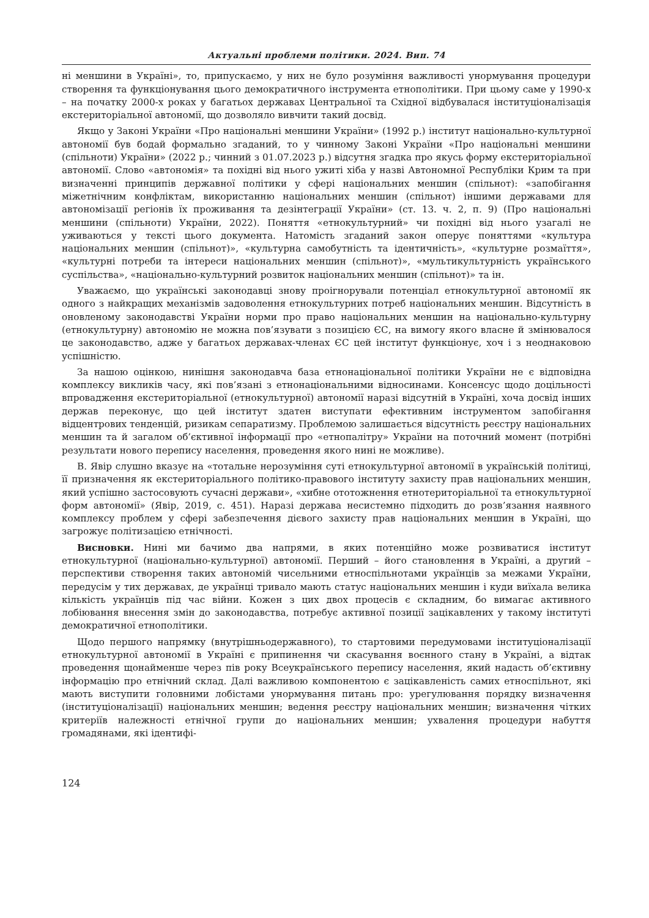Актуальні проблеми політики. 2024. Вип. 74
ні меншини в Україні», то, припускаємо, у них не було розуміння важливості унормування процедури створення та функціонування цього демократичного інструмента етнополітики. При цьому саме у 1990-х – на початку 2000-х роках у багатьох державах Центральної та Східної відбувалася інституціоналізація екстериторіальної автономії, що дозволяло вивчити такий досвід.
Якщо у Законі України «Про національні меншини України» (1992 р.) інститут національно-культурної автономії був бодай формально згаданий, то у чинному Законі України «Про національні меншини (спільноти) України» (2022 р.; чинний з 01.07.2023 р.) відсутня згадка про якусь форму екстериторіальної автономії. Слово «автономія» та похідні від нього ужиті хіба у назві Автономної Республіки Крим та при визначенні принципів державної політики у сфері національних меншин (спільнот): «запобігання міжетнічним конфліктам, використанню національних меншин (спільнот) іншими державами для автономізації регіонів їх проживання та дезінтеграції України» (ст. 13. ч. 2, п. 9) (Про національні меншини (спільноти) України, 2022). Поняття «етнокультурний» чи похідні від нього узагалі не уживаються у тексті цього документа. Натомість згаданий закон оперує поняттями «культура національних меншин (спільнот)», «культурна самобутність та ідентичність», «культурне розмаїття», «культурні потреби та інтереси національних меншин (спільнот)», «мультикультурність українського суспільства», «національно-культурний розвиток національних меншин (спільнот)» та ін.
Уважаємо, що українські законодавці знову проігнорували потенціал етнокультурної автономії як одного з найкращих механізмів задоволення етнокультурних потреб національних меншин. Відсутність в оновленому законодавстві України норми про право національних меншин на національно-культурну (етнокультурну) автономію не можна пов’язувати з позицією ЄС, на вимогу якого власне й змінювалося це законодавство, адже у багатьох державах-членах ЄС цей інститут функціонує, хоч і з неоднаковою успішністю.
За нашою оцінкою, нинішня законодавча база етнонаціональної політики України не є відповідна комплексу викликів часу, які пов’язані з етнонаціональними відносинами. Консенсус щодо доцільності впровадження екстериторіальної (етнокультурної) автономії наразі відсутній в Україні, хоча досвід інших держав переконує, що цей інститут здатен виступати ефективним інструментом запобігання відцентрових тенденцій, ризикам сепаратизму. Проблемою залишається відсутність реєстру національних меншин та й загалом об’єктивної інформації про «етнопалітру» України на поточний момент (потрібні результати нового перепису населення, проведення якого нині не можливе).
В. Явір слушно вказує на «тотальне нерозуміння суті етнокультурної автономії в українській політиці, її призначення як екстериторіального політико-правового інституту захисту прав національних меншин, який успішно застосовують сучасні держави», «хибне ототожнення етнотериторіальної та етнокультурної форм автономії» (Явір, 2019, с. 451). Наразі держава несистемно підходить до розв’язання наявного комплексу проблем у сфері забезпечення дієвого захисту прав національних меншин в Україні, що загрожує політизацією етнічності.
Висновки. Нині ми бачимо два напрями, в яких потенційно може розвиватися інститут етнокультурної (національно-культурної) автономії. Перший – його становлення в Україні, а другий – перспективи створення таких автономій чисельними етноспільнотами українців за межами України, передусім у тих державах, де українці тривало мають статус національних меншин і куди виїхала велика кількість українців під час війни. Кожен з цих двох процесів є складним, бо вимагає активного лобіювання внесення змін до законодавства, потребує активної позиції зацікавлених у такому інституті демократичної етнополітики.
Щодо першого напрямку (внутрішньодержавного), то стартовими передумовами інституціоналізації етнокультурної автономії в Україні є припинення чи скасування воєнного стану в Україні, а відтак проведення щонайменше через пів року Всеукраїнського перепису населення, який надасть об’єктивну інформацію про етнічний склад. Далі важливою компонентою є зацікавленість самих етноспільнот, які мають виступити головними лобістами унормування питань про: урегулювання порядку визначення (інституціоналізації) національних меншин; ведення реєстру національних меншин; визначення чітких критеріїв належності етнічної групи до національних меншин; ухвалення процедури набуття громадянами, які ідентифі-
124